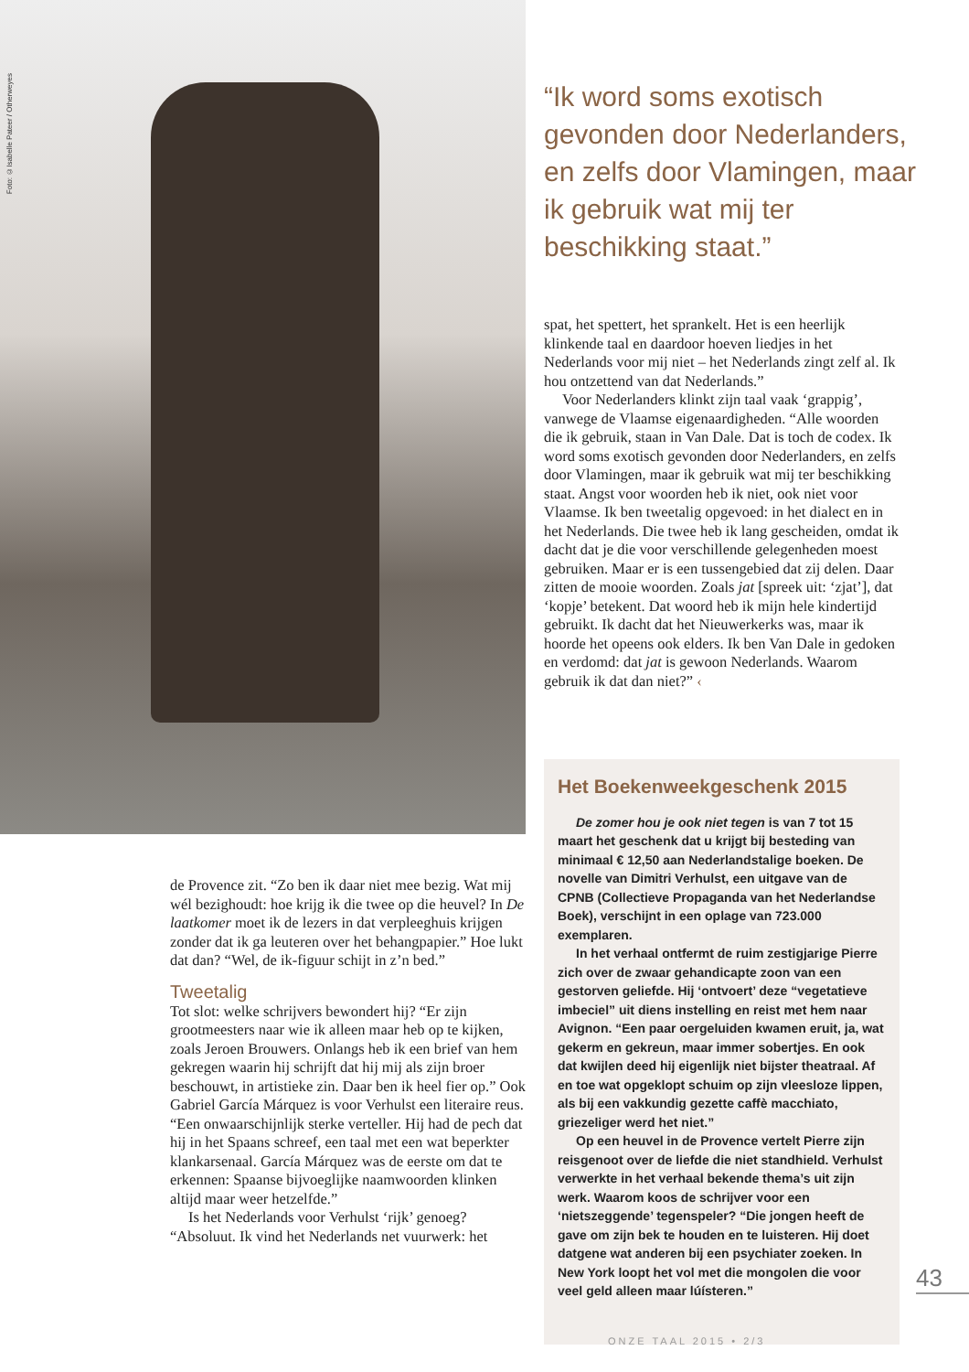Foto: ©Isabelle Pateer / Otherweyes
“Ik word soms exotisch gevonden door Nederlanders, en zelfs door Vlamingen, maar ik gebruik wat mij ter beschikking staat.”
de Provence zit. “Zo ben ik daar niet mee bezig. Wat mij wél bezighoudt: hoe krijg ik die twee op die heuvel? In De laatkomer moet ik de lezers in dat verpleeghuis krijgen zonder dat ik ga leuteren over het behangpapier.” Hoe lukt dat dan? “Wel, de ik-figuur schijt in z’n bed.”
Tweetalig
Tot slot: welke schrijvers bewondert hij? “Er zijn grootmeesters naar wie ik alleen maar heb op te kijken, zoals Jeroen Brouwers. Onlangs heb ik een brief van hem gekregen waarin hij schrijft dat hij mij als zijn broer beschouwt, in artistieke zin. Daar ben ik heel fier op.” Ook Gabriel García Márquez is voor Verhulst een literaire reus. “Een onwaarschijnlijk sterke verteller. Hij had de pech dat hij in het Spaans schreef, een taal met een wat beperkter klankarsenaal. García Márquez was de eerste om dat te erkennen: Spaanse bijvoeglijke naamwoorden klinken altijd maar weer hetzelfde.”
Is het Nederlands voor Verhulst ‘rijk’ genoeg? “Absoluut. Ik vind het Nederlands net vuurwerk: het
spat, het spettert, het sprankelt. Het is een heerlijk klinkende taal en daardoor hoeven liedjes in het Nederlands voor mij niet – het Nederlands zingt zelf al. Ik hou ontzettend van dat Nederlands.”
Voor Nederlanders klinkt zijn taal vaak ‘grappig’, vanwege de Vlaamse eigenaardigheden. “Alle woorden die ik gebruik, staan in Van Dale. Dat is toch de codex. Ik word soms exotisch gevonden door Nederlanders, en zelfs door Vlamingen, maar ik gebruik wat mij ter beschikking staat. Angst voor woorden heb ik niet, ook niet voor Vlaamse. Ik ben tweetalig opgevoed: in het dialect en in het Nederlands. Die twee heb ik lang gescheiden, omdat ik dacht dat je die voor verschillende gelegenheden moest gebruiken. Maar er is een tussengebied dat zij delen. Daar zitten de mooie woorden. Zoals jat [spreek uit: ‘zjat’], dat ‘kopje’ betekent. Dat woord heb ik mijn hele kindertijd gebruikt. Ik dacht dat het Nieuwerkerks was, maar ik hoorde het opeens ook elders. Ik ben Van Dale in gedoken en verdomd: dat jat is gewoon Nederlands. Waarom gebruik ik dat dan niet?” ‹
Het Boekenweekgeschenk 2015
De zomer hou je ook niet tegen is van 7 tot 15 maart het geschenk dat u krijgt bij besteding van minimaal € 12,50 aan Nederlandstalige boeken. De novelle van Dimitri Verhulst, een uitgave van de CPNB (Collectieve Propaganda van het Nederlandse Boek), verschijnt in een oplage van 723.000 exemplaren.
In het verhaal ontfermt de ruim zestigjarige Pierre zich over de zwaar gehandicapte zoon van een gestorven geliefde. Hij ‘ontvoert’ deze “vegetatieve imbeciel” uit diens instelling en reist met hem naar Avignon. “Een paar oergeluiden kwamen eruit, ja, wat gekerm en gekreun, maar immer sobertjes. En ook dat kwijlen deed hij eigenlijk niet bijster theatraal. Af en toe wat opgeklopt schuim op zijn vleesloze lippen, als bij een vakkundig gezette caffè macchiato, griezeliger werd het niet.”
Op een heuvel in de Provence vertelt Pierre zijn reisgenoot over de liefde die niet standhield. Verhulst verwerkte in het verhaal bekende thema’s uit zijn werk. Waarom koos de schrijver voor een ‘nietszeggende’ tegenspeler? “Die jongen heeft de gave om zijn bek te houden en te luisteren. Hij doet datgene wat anderen bij een psychiater zoeken. In New York loopt het vol met die mongolen die voor veel geld alleen maar lúísteren.”
43
ONZE TAAL 2015 • 2/3